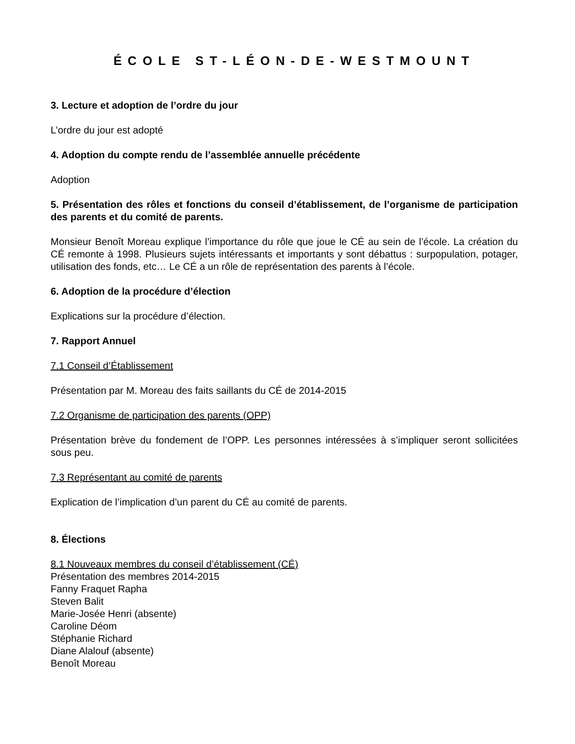ÉCOLE ST-LÉON-DE-WESTMOUNT
3. Lecture et adoption de l’ordre du jour
L’ordre du jour est adopté
4. Adoption du compte rendu de l’assemblée annuelle précédente
Adoption
5. Présentation des rôles et fonctions du conseil d’établissement, de l’organisme de participation des parents et du comité de parents.
Monsieur Benoît Moreau explique l’importance du rôle que joue le CÉ au sein de l’école. La création du CÉ remonte à 1998. Plusieurs sujets intéressants et importants y sont débattus : surpopulation, potager, utilisation des fonds, etc… Le CÉ a un rôle de représentation des parents à l’école.
6. Adoption de la procédure d’élection
Explications sur la procédure d’élection.
7. Rapport Annuel
7.1 Conseil d’Établissement
Présentation par M. Moreau des faits saillants du CÉ de 2014-2015
7.2 Organisme de participation des parents (OPP)
Présentation brève du fondement de l’OPP. Les personnes intéressées à s’impliquer seront sollicitées sous peu.
7.3 Représentant au comité de parents
Explication de l’implication d’un parent du CÉ au comité de parents.
8. Élections
8.1 Nouveaux membres du conseil d’établissement (CÉ)
Présentation des membres 2014-2015
Fanny Fraquet Rapha
Steven Balit
Marie-Josée Henri (absente)
Caroline Déom
Stéphanie Richard
Diane Alalouf (absente)
Benoît Moreau